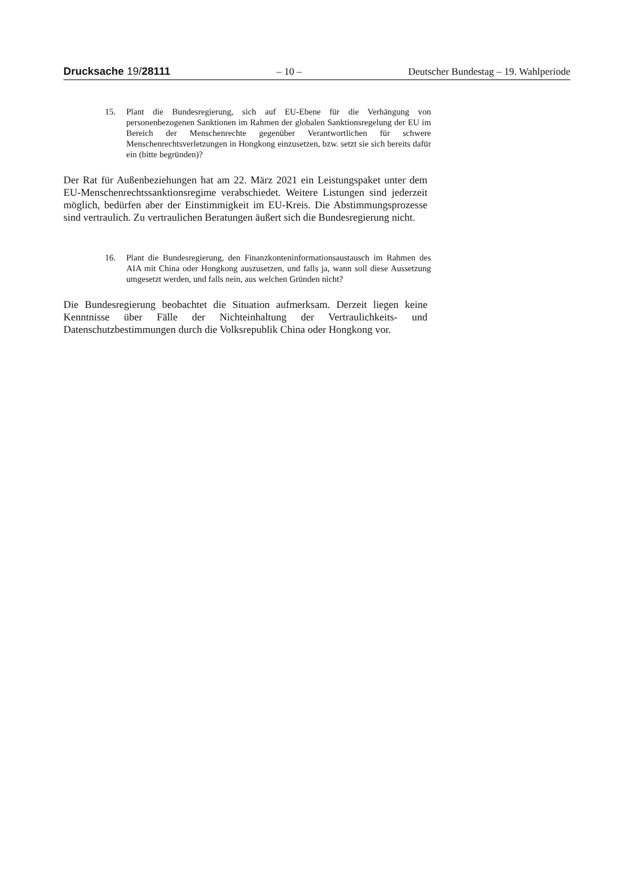Drucksache 19/28111 – 10 – Deutscher Bundestag – 19. Wahlperiode
15. Plant die Bundesregierung, sich auf EU-Ebene für die Verhängung von personenbezogenen Sanktionen im Rahmen der globalen Sanktionsregelung der EU im Bereich der Menschenrechte gegenüber Verantwortlichen für schwere Menschenrechtsverletzungen in Hongkong einzusetzen, bzw. setzt sie sich bereits dafür ein (bitte begründen)?
Der Rat für Außenbeziehungen hat am 22. März 2021 ein Leistungspaket unter dem EU-Menschenrechtssanktionsregime verabschiedet. Weitere Listungen sind jederzeit möglich, bedürfen aber der Einstimmigkeit im EU-Kreis. Die Abstimmungsprozesse sind vertraulich. Zu vertraulichen Beratungen äußert sich die Bundesregierung nicht.
16. Plant die Bundesregierung, den Finanzkonteninformationsaustausch im Rahmen des AIA mit China oder Hongkong auszusetzen, und falls ja, wann soll diese Aussetzung umgesetzt werden, und falls nein, aus welchen Gründen nicht?
Die Bundesregierung beobachtet die Situation aufmerksam. Derzeit liegen keine Kenntnisse über Fälle der Nichteinhaltung der Vertraulichkeits- und Datenschutzbestimmungen durch die Volksrepublik China oder Hongkong vor.